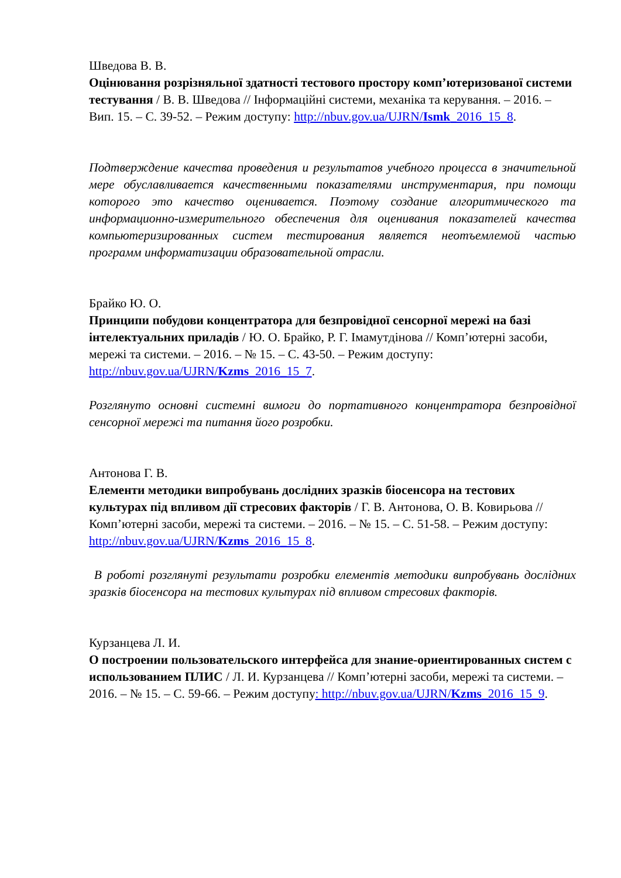Шведова В. В.
Оцінювання розрізняльної здатності тестового простору комп’ютеризованої системи тестування / В. В. Шведова // Інформаційні системи, механіка та керування. – 2016. – Вип. 15. – С. 39-52. – Режим доступу: http://nbuv.gov.ua/UJRN/Ismk_2016_15_8.
Подтверждение качества проведения и результатов учебного процесса в значительной мере обуславливается качественными показателями инструментария, при помощи которого это качество оценивается. Поэтому создание алгоритмического та информационно-измерительного обеспечения для оценивания показателей качества компьютеризированных систем тестирования является неотъемлемой частью программ информатизации образовательной отрасли.
Брайко Ю. О.
Принципи побудови концентратора для безпровідної сенсорної мережі на базі інтелектуальних приладів / Ю. О. Брайко, Р. Г. Імамутдінова // Комп’ютерні засоби, мережі та системи. – 2016. – № 15. – С. 43-50. – Режим доступу: http://nbuv.gov.ua/UJRN/Kzms_2016_15_7.
Розглянуто основні системні вимоги до портативного концентратора безпровідної сенсорної мережі та питання його розробки.
Антонова Г. В.
Елементи методики випробувань дослідних зразків біосенсора на тестових культурах під впливом дії стресових факторів / Г. В. Антонова, О. В. Ковирьова // Комп’ютерні засоби, мережі та системи. – 2016. – № 15. – С. 51-58. – Режим доступу: http://nbuv.gov.ua/UJRN/Kzms_2016_15_8.
В роботі розглянуті результати розробки елементів методики випробувань дослідних зразків біосенсора на тестових культурах під впливом стресових факторів.
Курзанцева Л. И.
О построении пользовательского интерфейса для знание-ориентированных систем с использованием ПЛИС / Л. И. Курзанцева // Комп’ютерні засоби, мережі та системи. – 2016. – № 15. – С. 59-66. – Режим доступу: http://nbuv.gov.ua/UJRN/Kzms_2016_15_9.